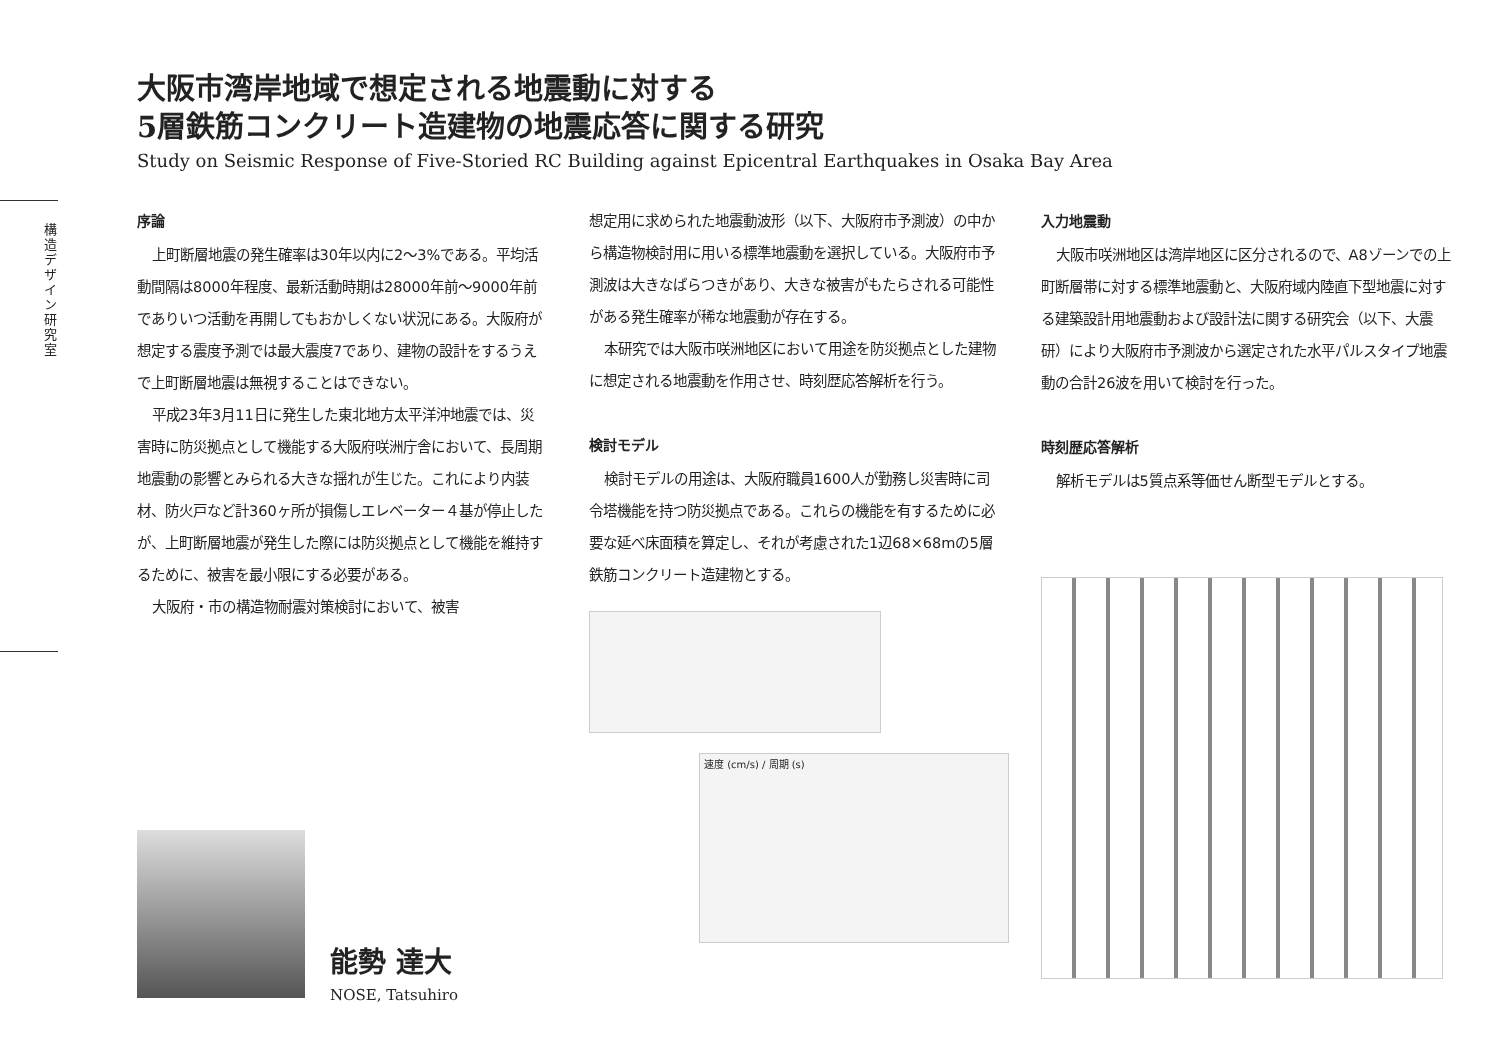構造デザイン研究室
大阪市湾岸地域で想定される地震動に対する
5層鉄筋コンクリート造建物の地震応答に関する研究
Study on Seismic Response of Five-Storied RC Building against Epicentral Earthquakes in Osaka Bay Area
序論
上町断層地震の発生確率は30年以内に2〜3%である。平均活動間隔は8000年程度、最新活動時期は28000年前〜9000年前でありいつ活動を再開してもおかしくない状況にある。大阪府が想定する震度予測では最大震度7であり、建物の設計をするうえで上町断層地震は無視することはできない。
平成23年3月11日に発生した東北地方太平洋沖地震では、災害時に防災拠点として機能する大阪府咲洲庁舎において、長周期地震動の影響とみられる大きな揺れが生じた。これにより内装材、防火戸など計360ヶ所が損傷しエレベーター４基が停止したが、上町断層地震が発生した際には防災拠点として機能を維持するために、被害を最小限にする必要がある。
大阪府・市の構造物耐震対策検討において、被害
想定用に求められた地震動波形（以下、大阪府市予測波）の中から構造物検討用に用いる標準地震動を選択している。大阪府市予測波は大きなばらつきがあり、大きな被害がもたらされる可能性がある発生確率が稀な地震動が存在する。
本研究では大阪市咲洲地区において用途を防災拠点とした建物に想定される地震動を作用させ、時刻歴応答解析を行う。
検討モデル
検討モデルの用途は、大阪府職員1600人が勤務し災害時に司令塔機能を持つ防災拠点である。これらの機能を有するために必要な延べ床面積を算定し、それが考慮された1辺68×68mの5層鉄筋コンクリート造建物とする。
速度 (cm/s) / 周期 (s)
入力地震動
大阪市咲洲地区は湾岸地区に区分されるので、A8ゾーンでの上町断層帯に対する標準地震動と、大阪府域内陸直下型地震に対する建築設計用地震動および設計法に関する研究会（以下、大震研）により大阪府市予測波から選定された水平パルスタイプ地震動の合計26波を用いて検討を行った。
時刻歴応答解析
解析モデルは5質点系等価せん断型モデルとする。
能勢 達大
NOSE, Tatsuhiro